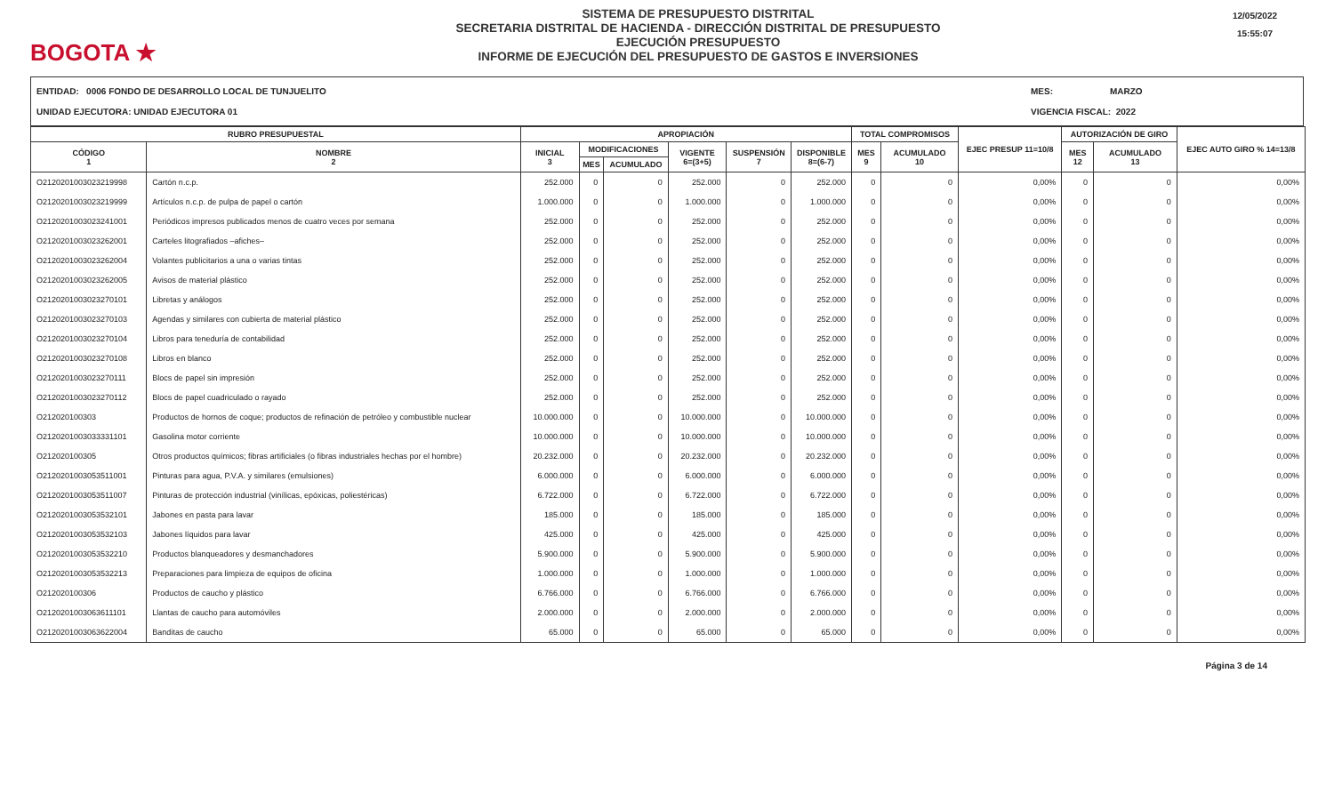BOGOTA ★
SISTEMA DE PRESUPUESTO DISTRITAL
SECRETARIA DISTRITAL DE HACIENDA - DIRECCIÓN DISTRITAL DE PRESUPUESTO
EJECUCIÓN PRESUPUESTO
INFORME DE EJECUCIÓN DEL PRESUPUESTO DE GASTOS E INVERSIONES
12/05/2022
15:55:07
ENTIDAD: 0006 FONDO DE DESARROLLO LOCAL DE TUNJUELITO
UNIDAD EJECUTORA: UNIDAD EJECUTORA 01
MES: MARZO
VIGENCIA FISCAL: 2022
| RUBRO PRESUPUESTAL | | APROPIACIÓN | | | | | | TOTAL COMPROMISOS | | EJEC PRESUP 11=10/8 | AUTORIZACIÓN DE GIRO | | EJEC AUTO GIRO % 14=13/8 |
| --- | --- | --- | --- | --- | --- | --- | --- | --- | --- | --- | --- | --- | --- |
| CÓDIGO 1 | NOMBRE 2 | INICIAL 3 | MODIFICACIONES | | VIGENTE 6=(3+5) | SUSPENSIÓN 7 | DISPONIBLE 8=(6-7) | MES 9 | ACUMULADO 10 | | MES 12 | ACUMULADO 13 | |
| | | | MES | ACUMULADO | | | | | | | | | |
| O2120201003023219998 | Cartón n.c.p. | 252.000 | 0 | 0 | 252.000 | 0 | 252.000 | 0 | 0 | 0,00% | 0 | 0 | 0,00% |
| O2120201003023219999 | Artículos n.c.p. de pulpa de papel o cartón | 1.000.000 | 0 | 0 | 1.000.000 | 0 | 1.000.000 | 0 | 0 | 0,00% | 0 | 0 | 0,00% |
| O2120201003023241001 | Periódicos impresos publicados menos de cuatro veces por semana | 252.000 | 0 | 0 | 252.000 | 0 | 252.000 | 0 | 0 | 0,00% | 0 | 0 | 0,00% |
| O2120201003023262001 | Carteles litografiados –afiches– | 252.000 | 0 | 0 | 252.000 | 0 | 252.000 | 0 | 0 | 0,00% | 0 | 0 | 0,00% |
| O2120201003023262004 | Volantes publicitarios a una o varias tintas | 252.000 | 0 | 0 | 252.000 | 0 | 252.000 | 0 | 0 | 0,00% | 0 | 0 | 0,00% |
| O2120201003023262005 | Avisos de material plástico | 252.000 | 0 | 0 | 252.000 | 0 | 252.000 | 0 | 0 | 0,00% | 0 | 0 | 0,00% |
| O2120201003023270101 | Libretas y análogos | 252.000 | 0 | 0 | 252.000 | 0 | 252.000 | 0 | 0 | 0,00% | 0 | 0 | 0,00% |
| O2120201003023270103 | Agendas y similares con cubierta de material plástico | 252.000 | 0 | 0 | 252.000 | 0 | 252.000 | 0 | 0 | 0,00% | 0 | 0 | 0,00% |
| O2120201003023270104 | Libros para teneduría de contabilidad | 252.000 | 0 | 0 | 252.000 | 0 | 252.000 | 0 | 0 | 0,00% | 0 | 0 | 0,00% |
| O2120201003023270108 | Libros en blanco | 252.000 | 0 | 0 | 252.000 | 0 | 252.000 | 0 | 0 | 0,00% | 0 | 0 | 0,00% |
| O2120201003023270111 | Blocs de papel sin impresión | 252.000 | 0 | 0 | 252.000 | 0 | 252.000 | 0 | 0 | 0,00% | 0 | 0 | 0,00% |
| O2120201003023270112 | Blocs de papel cuadriculado o rayado | 252.000 | 0 | 0 | 252.000 | 0 | 252.000 | 0 | 0 | 0,00% | 0 | 0 | 0,00% |
| O212020100303 | Productos de hornos de coque; productos de refinación de petróleo y combustible nuclear | 10.000.000 | 0 | 0 | 10.000.000 | 0 | 10.000.000 | 0 | 0 | 0,00% | 0 | 0 | 0,00% |
| O2120201003033331101 | Gasolina motor corriente | 10.000.000 | 0 | 0 | 10.000.000 | 0 | 10.000.000 | 0 | 0 | 0,00% | 0 | 0 | 0,00% |
| O212020100305 | Otros productos químicos; fibras artificiales (o fibras industriales hechas por el hombre) | 20.232.000 | 0 | 0 | 20.232.000 | 0 | 20.232.000 | 0 | 0 | 0,00% | 0 | 0 | 0,00% |
| O2120201003053511001 | Pinturas para agua, P.V.A. y similares (emulsiones) | 6.000.000 | 0 | 0 | 6.000.000 | 0 | 6.000.000 | 0 | 0 | 0,00% | 0 | 0 | 0,00% |
| O2120201003053511007 | Pinturas de protección industrial (vinílicas, epóxicas, poliestéricas) | 6.722.000 | 0 | 0 | 6.722.000 | 0 | 6.722.000 | 0 | 0 | 0,00% | 0 | 0 | 0,00% |
| O2120201003053532101 | Jabones en pasta para lavar | 185.000 | 0 | 0 | 185.000 | 0 | 185.000 | 0 | 0 | 0,00% | 0 | 0 | 0,00% |
| O2120201003053532103 | Jabones líquidos para lavar | 425.000 | 0 | 0 | 425.000 | 0 | 425.000 | 0 | 0 | 0,00% | 0 | 0 | 0,00% |
| O2120201003053532210 | Productos blanqueadores y desmanchadores | 5.900.000 | 0 | 0 | 5.900.000 | 0 | 5.900.000 | 0 | 0 | 0,00% | 0 | 0 | 0,00% |
| O2120201003053532213 | Preparaciones para limpieza de equipos de oficina | 1.000.000 | 0 | 0 | 1.000.000 | 0 | 1.000.000 | 0 | 0 | 0,00% | 0 | 0 | 0,00% |
| O212020100306 | Productos de caucho y plástico | 6.766.000 | 0 | 0 | 6.766.000 | 0 | 6.766.000 | 0 | 0 | 0,00% | 0 | 0 | 0,00% |
| O2120201003063611101 | Llantas de caucho para automóviles | 2.000.000 | 0 | 0 | 2.000.000 | 0 | 2.000.000 | 0 | 0 | 0,00% | 0 | 0 | 0,00% |
| O2120201003063622004 | Banditas de caucho | 65.000 | 0 | 0 | 65.000 | 0 | 65.000 | 0 | 0 | 0,00% | 0 | 0 | 0,00% |
Página 3 de 14